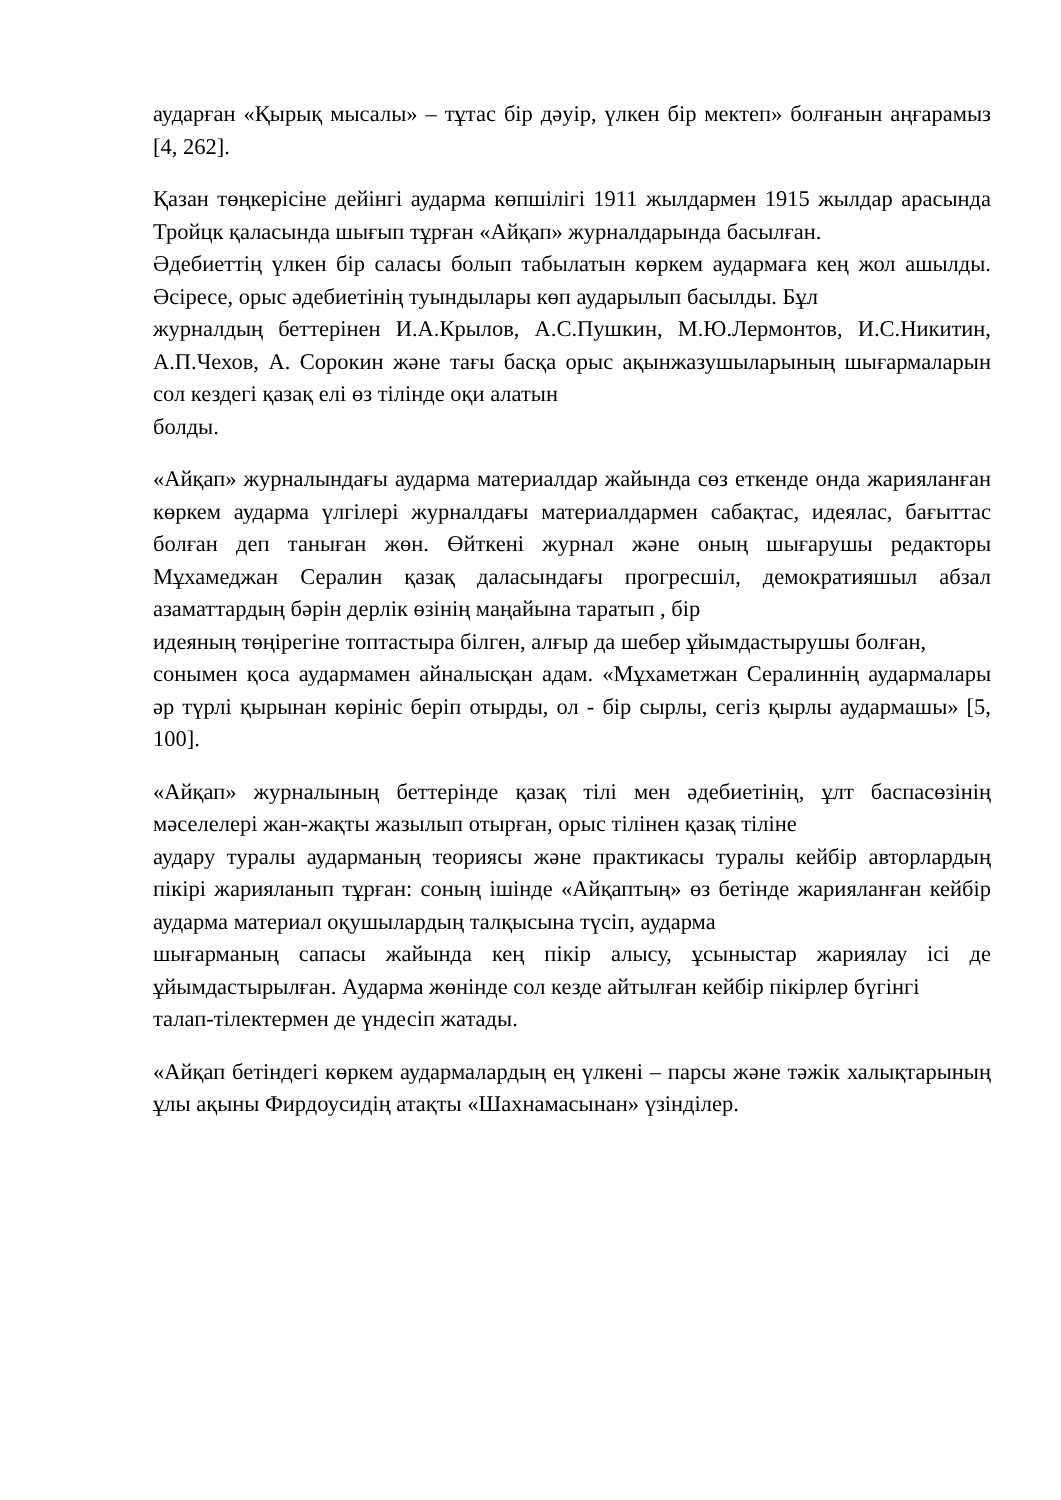аударған «Қырық мысалы» – тұтас бір дәуір, үлкен бір мектеп» болғанын аңғарамыз [4, 262].
Қазан төңкерісіне дейінгі аударма көпшілігі 1911 жылдармен 1915 жылдар арасында Тройцк қаласында шығып тұрған «Айқап» журналдарында басылған.
Әдебиеттің үлкен бір саласы болып табылатын көркем аудармаға кең жол ашылды. Әсіресе, орыс әдебиетінің туындылары көп аударылып басылды. Бұл
журналдың беттерінен И.А.Крылов, А.С.Пушкин, М.Ю.Лермонтов, И.С.Никитин, А.П.Чехов, А. Сорокин және тағы басқа орыс ақынжазушыларының шығармаларын сол кездегі қазақ елі өз тілінде оқи алатын
болды.
«Айқап» журналындағы аударма материалдар жайында сөз еткенде онда жарияланған көркем аударма үлгілері журналдағы материалдармен сабақтас, идеялас, бағыттас болған деп таныған жөн. Өйткені журнал және оның шығарушы редакторы Мұхамеджан Сералин қазақ даласындағы прогресшіл, демократияшыл абзал азаматтардың бәрін дерлік өзінің маңайына таратып , бір
идеяның төңірегіне топтастыра білген, алғыр да шебер ұйымдастырушы болған,
сонымен қоса аудармамен айналысқан адам. «Мұхаметжан Сералиннің аудармалары әр түрлі қырынан көрініс беріп отырды, ол - бір сырлы, сегіз қырлы аудармашы» [5, 100].
«Айқап» журналының беттерінде қазақ тілі мен әдебиетінің, ұлт баспасөзінің мәселелері жан-жақты жазылып отырған, орыс тілінен қазақ тіліне
аудару туралы аударманың теориясы және практикасы туралы кейбір авторлардың пікірі жарияланып тұрған: соның ішінде «Айқаптың» өз бетінде жарияланған кейбір аударма материал оқушылардың талқысына түсіп, аударма
шығарманың сапасы жайында кең пікір алысу, ұсыныстар жариялау ісі де ұйымдастырылған. Аударма жөнінде сол кезде айтылған кейбір пікірлер бүгінгі
талап-тілектермен де үндесіп жатады.
«Айқап бетіндегі көркем аудармалардың ең үлкені – парсы және тәжік халықтарының ұлы ақыны Фирдоусидің атақты «Шахнамасынан» үзінділер.